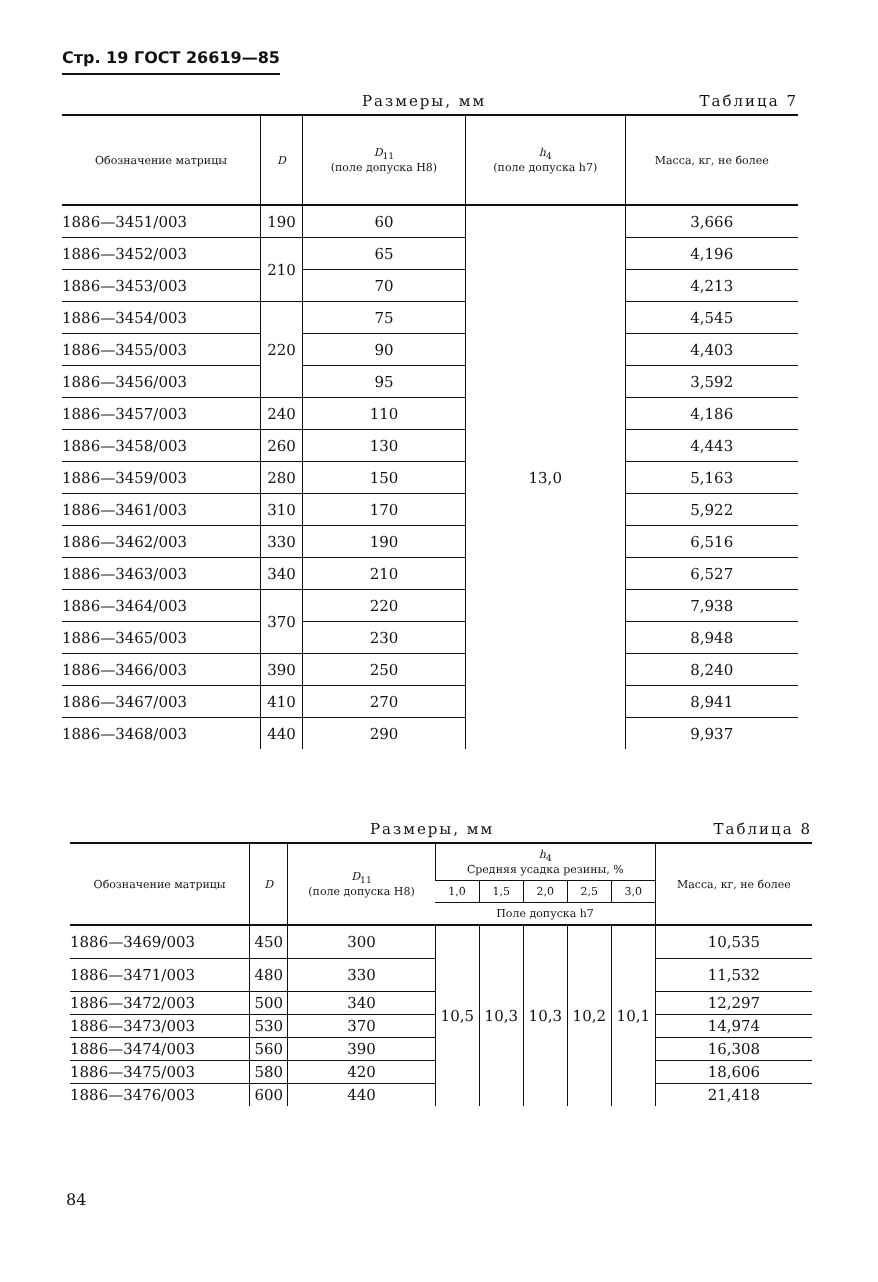Стр. 19 ГОСТ 26619—85
Размеры, мм Таблица 7
| Обозначение матрицы | D | D<sub>11</sub> (поле допуска H8) | h<sub>4</sub> (поле допуска h7) | Масса, кг, не более |
| --- | --- | --- | --- | --- |
| 1886—3451/003 | 190 | 60 | 13,0 | 3,666 |
| 1886—3452/003 | 210 | 65 | | 4,196 |
| 1886—3453/003 | | 70 | | 4,213 |
| 1886—3454/003 | 220 | 75 | | 4,545 |
| 1886—3455/003 | | 90 | | 4,403 |
| 1886—3456/003 | | 95 | | 3,592 |
| 1886—3457/003 | 240 | 110 | | 4,186 |
| 1886—3458/003 | 260 | 130 | | 4,443 |
| 1886—3459/003 | 280 | 150 | | 5,163 |
| 1886—3461/003 | 310 | 170 | | 5,922 |
| 1886—3462/003 | 330 | 190 | | 6,516 |
| 1886—3463/003 | 340 | 210 | | 6,527 |
| 1886—3464/003 | 370 | 220 | | 7,938 |
| 1886—3465/003 | | 230 | | 8,948 |
| 1886—3466/003 | 390 | 250 | | 8,240 |
| 1886—3467/003 | 410 | 270 | | 8,941 |
| 1886—3468/003 | 440 | 290 | | 9,937 |
Размеры, мм Таблица 8
| Обозначение матрицы | D | D<sub>11</sub> (поле допуска H8) | h<sub>4</sub> Средняя усадка резины, % | | | | | Масса, кг, не более |
| --- | --- | --- | --- | --- | --- | --- | --- | --- |
| | | | 1,0 | 1,5 | 2,0 | 2,5 | 3,0 | |
| | | | Поле допуска h7 | | | | | |
| 1886—3469/003 | 450 | 300 | 10,5 | 10,3 | 10,3 | 10,2 | 10,1 | 10,535 |
| 1886—3471/003 | 480 | 330 | | | | | | 11,532 |
| 1886—3472/003 | 500 | 340 | | | | | | 12,297 |
| 1886—3473/003 | 530 | 370 | | | | | | 14,974 |
| 1886—3474/003 | 560 | 390 | | | | | | 16,308 |
| 1886—3475/003 | 580 | 420 | | | | | | 18,606 |
| 1886—3476/003 | 600 | 440 | | | | | | 21,418 |
84